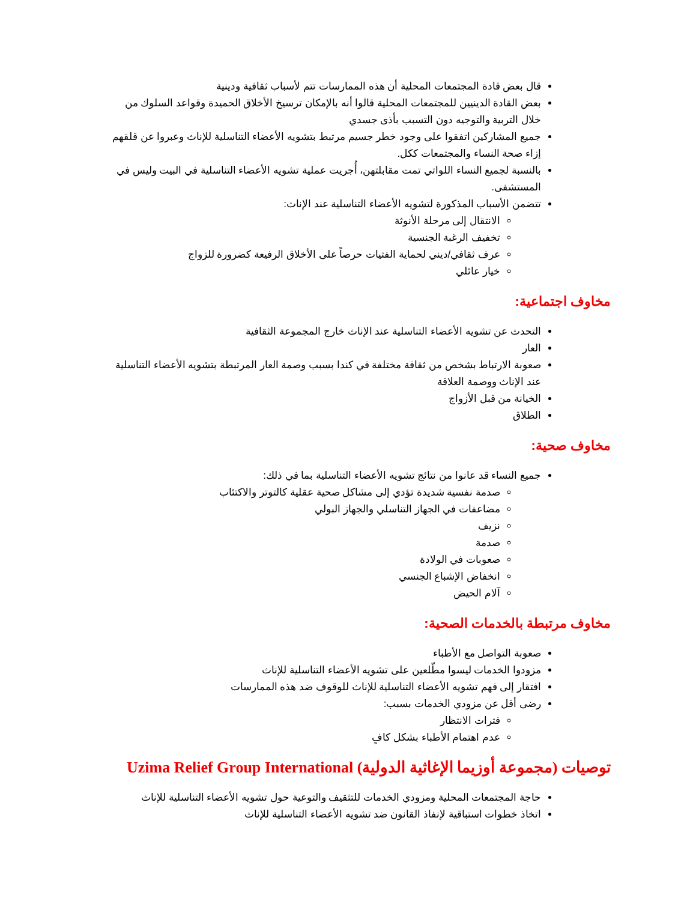قال بعض قادة المجتمعات المحلية أن هذه الممارسات تتم لأسباب ثقافية ودينية
بعض القادة الدينيين للمجتمعات المحلية قالوا أنه بالإمكان ترسيخ الأخلاق الحميدة وقواعد السلوك من خلال التربية والتوجيه دون التسبب بأذى جسدي
جميع المشاركين اتفقوا على وجود خطر جسيم مرتبط بتشويه الأعضاء التناسلية للإناث وعبروا عن قلقهم إزاء صحة النساء والمجتمعات ككل.
بالنسبة لجميع النساء اللواتي تمت مقابلتهن، أُجريت عملية تشويه الأعضاء التناسلية في البيت وليس في المستشفى.
تتضمن الأسباب المذكورة لتشويه الأعضاء التناسلية عند الإناث:
الانتقال إلى مرحلة الأنوثة
تخفيف الرغبة الجنسية
عرف ثقافي/ديني لحماية الفتيات حرصاً على الأخلاق الرفيعة كضرورة للزواج
خيار عائلي
مخاوف اجتماعية:
التحدث عن تشويه الأعضاء التناسلية عند الإناث خارج المجموعة الثقافية
العار
صعوبة الارتباط بشخص من ثقافة مختلفة في كندا بسبب وصمة العار المرتبطة بتشويه الأعضاء التناسلية عند الإناث ووصمة العلاقة
الخيانة من قبل الأزواج
الطلاق
مخاوف صحية:
جميع النساء قد عانوا من نتائج تشويه الأعضاء التناسلية بما في ذلك:
صدمة نفسية شديدة تؤدي إلى مشاكل صحية عقلية كالتوتر والاكتئاب
مضاعفات في الجهاز التناسلي والجهاز البولي
نزيف
صدمة
صعوبات في الولادة
انخفاض الإشباع الجنسي
آلام الحيض
مخاوف مرتبطة بالخدمات الصحية:
صعوبة التواصل مع الأطباء
مزودوا الخدمات ليسوا مطّلعين على تشويه الأعضاء التناسلية للإناث
افتقار إلى فهم تشويه الأعضاء التناسلية للإناث للوقوف ضد هذه الممارسات
رضى أقل عن مزودي الخدمات بسبب:
فترات الانتظار
عدم اهتمام الأطباء بشكل كافٍ
توصيات (مجموعة أوزيما الإغاثية الدولية) Uzima Relief Group International
حاجة المجتمعات المحلية ومزودي الخدمات للتثقيف والتوعية حول تشويه الأعضاء التناسلية للإناث
اتخاذ خطوات استباقية لإنفاذ القانون ضد تشويه الأعضاء التناسلية للإناث